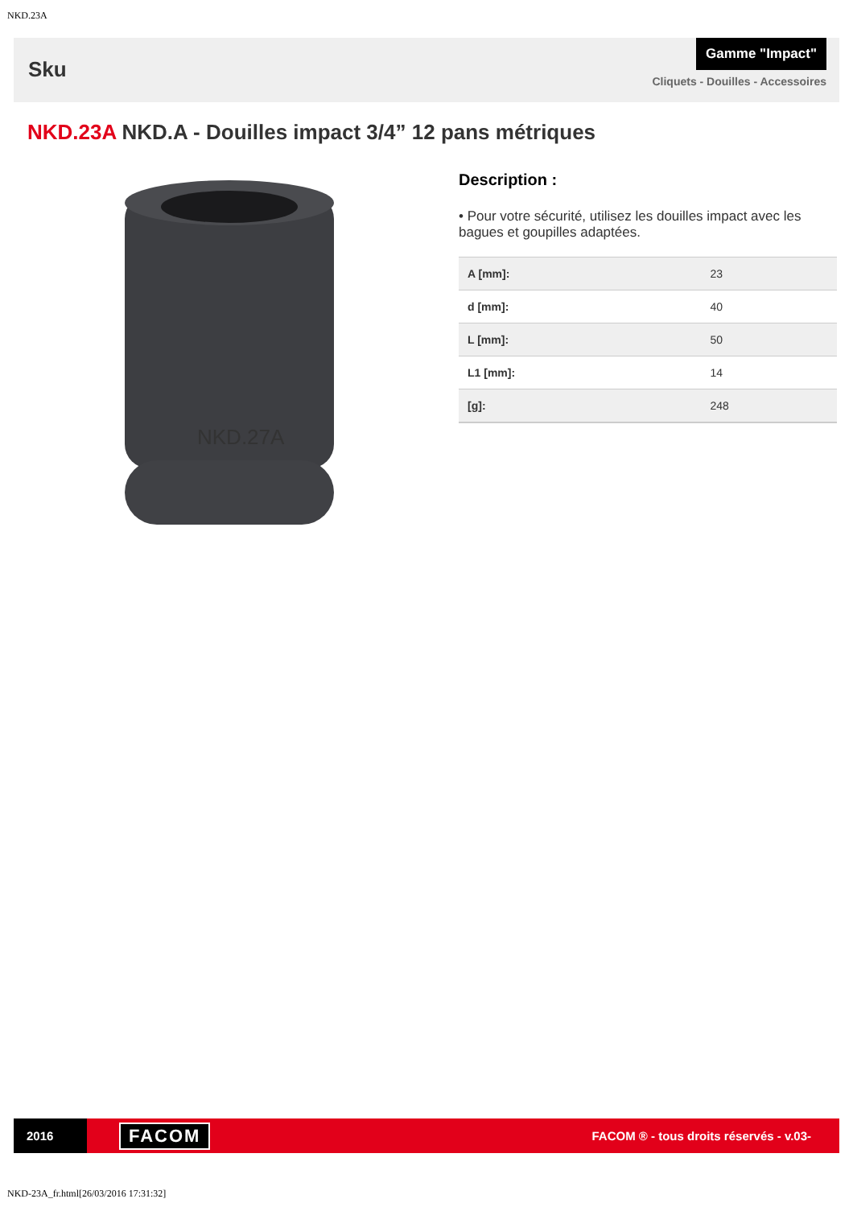NKD.23A
Sku
Gamme "Impact"
Cliquets - Douilles - Accessoires
NKD.23A NKD.A - Douilles impact 3/4” 12 pans métriques
NKD.27A
Description :
• Pour votre sécurité, utilisez les douilles impact avec les bagues et goupilles adaptées.
| A [mm]: | 23 |
| d [mm]: | 40 |
| L [mm]: | 50 |
| L1 [mm]: | 14 |
| [g]: | 248 |
2016
FACOM
FACOM ® - tous droits réservés - v.03-
NKD-23A_fr.html[26/03/2016 17:31:32]